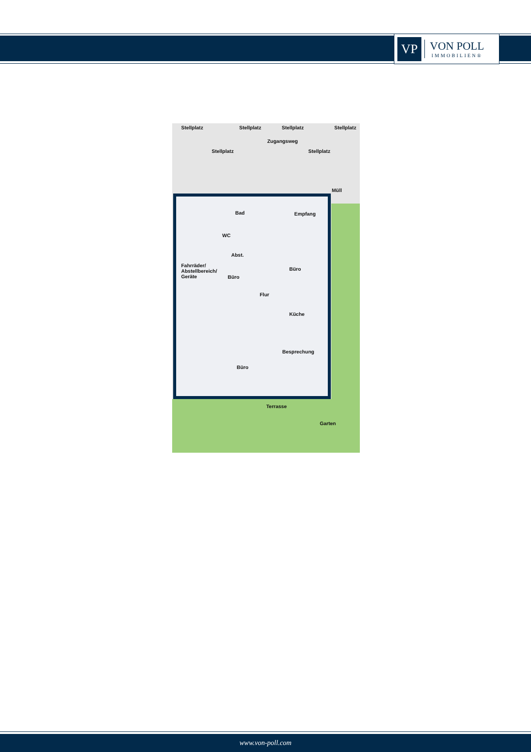VP
VON POLL
IMMOBILIEN®
Stellplatz
Stellplatz
Stellplatz
Zugangsweg
Stellplatz
Stellplatz
Stellplatz
Müll
Bad Empfang
WC
Abst.
Büro
Fahrräder/
Abstellbereich/
Geräte Büro
Flur
Küche
Besprechung
Büro
Terrasse
Garten
www.von-poll.com